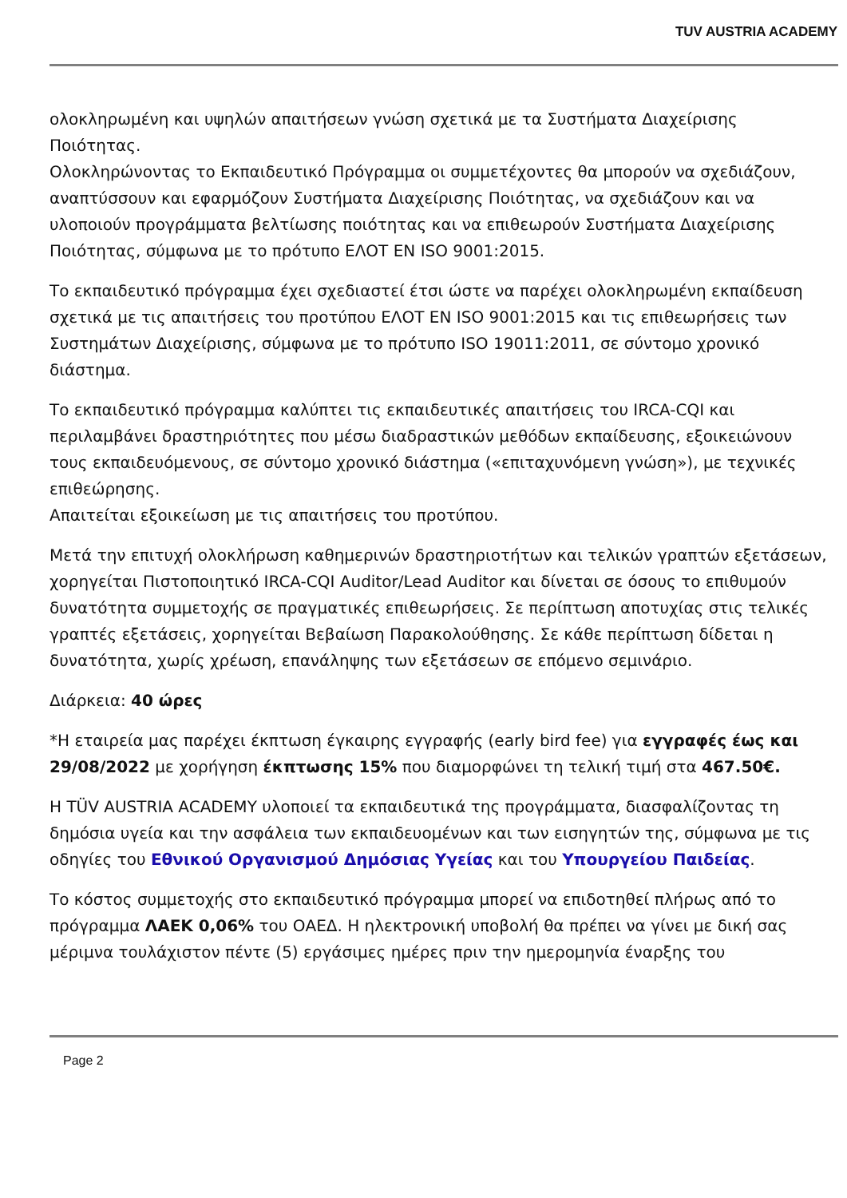TUV AUSTRIA ACADEMY
ολοκληρωμένη και υψηλών απαιτήσεων γνώση σχετικά με τα Συστήματα Διαχείρισης Ποιότητας.
Ολοκληρώνοντας το Εκπαιδευτικό Πρόγραμμα οι συμμετέχοντες θα μπορούν να σχεδιάζουν, αναπτύσσουν και εφαρμόζουν Συστήματα Διαχείρισης Ποιότητας, να σχεδιάζουν και να υλοποιούν προγράμματα βελτίωσης ποιότητας και να επιθεωρούν Συστήματα Διαχείρισης Ποιότητας, σύμφωνα με το πρότυπο ΕΛΟΤ ΕΝ ISO 9001:2015.
Το εκπαιδευτικό πρόγραμμα έχει σχεδιαστεί έτσι ώστε να παρέχει ολοκληρωμένη εκπαίδευση σχετικά με τις απαιτήσεις του προτύπου ΕΛΟΤ ΕΝ ISO 9001:2015 και τις επιθεωρήσεις των Συστημάτων Διαχείρισης, σύμφωνα με το πρότυπο ISO 19011:2011, σε σύντομο χρονικό διάστημα.
Το εκπαιδευτικό πρόγραμμα καλύπτει τις εκπαιδευτικές απαιτήσεις του IRCA-CQI και περιλαμβάνει δραστηριότητες που μέσω διαδραστικών μεθόδων εκπαίδευσης, εξοικειώνουν τους εκπαιδευόμενους, σε σύντομο χρονικό διάστημα («επιταχυνόμενη γνώση»), με τεχνικές επιθεώρησης.
Απαιτείται εξοικείωση με τις απαιτήσεις του προτύπου.
Μετά την επιτυχή ολοκλήρωση καθημερινών δραστηριοτήτων και τελικών γραπτών εξετάσεων, χορηγείται Πιστοποιητικό IRCA-CQI Auditor/Lead Auditor και δίνεται σε όσους το επιθυμούν δυνατότητα συμμετοχής σε πραγματικές επιθεωρήσεις. Σε περίπτωση αποτυχίας στις τελικές γραπτές εξετάσεις, χορηγείται Βεβαίωση Παρακολούθησης. Σε κάθε περίπτωση δίδεται η δυνατότητα, χωρίς χρέωση, επανάληψης των εξετάσεων σε επόμενο σεμινάριο.
Διάρκεια: 40 ώρες
*Η εταιρεία μας παρέχει έκπτωση έγκαιρης εγγραφής (early bird fee) για εγγραφές έως και 29/08/2022 με χορήγηση έκπτωσης 15% που διαμορφώνει τη τελική τιμή στα 467.50€.
Η TÜV AUSTRIA ACADEMY υλοποιεί τα εκπαιδευτικά της προγράμματα, διασφαλίζοντας τη δημόσια υγεία και την ασφάλεια των εκπαιδευομένων και των εισηγητών της, σύμφωνα με τις οδηγίες του Εθνικού Οργανισμού Δημόσιας Υγείας και του Υπουργείου Παιδείας.
Το κόστος συμμετοχής στο εκπαιδευτικό πρόγραμμα μπορεί να επιδοτηθεί πλήρως από το πρόγραμμα ΛΑΕΚ 0,06% του ΟΑΕΔ. Η ηλεκτρονική υποβολή θα πρέπει να γίνει με δική σας μέριμνα τουλάχιστον πέντε (5) εργάσιμες ημέρες πριν την ημερομηνία έναρξης του
Page 2